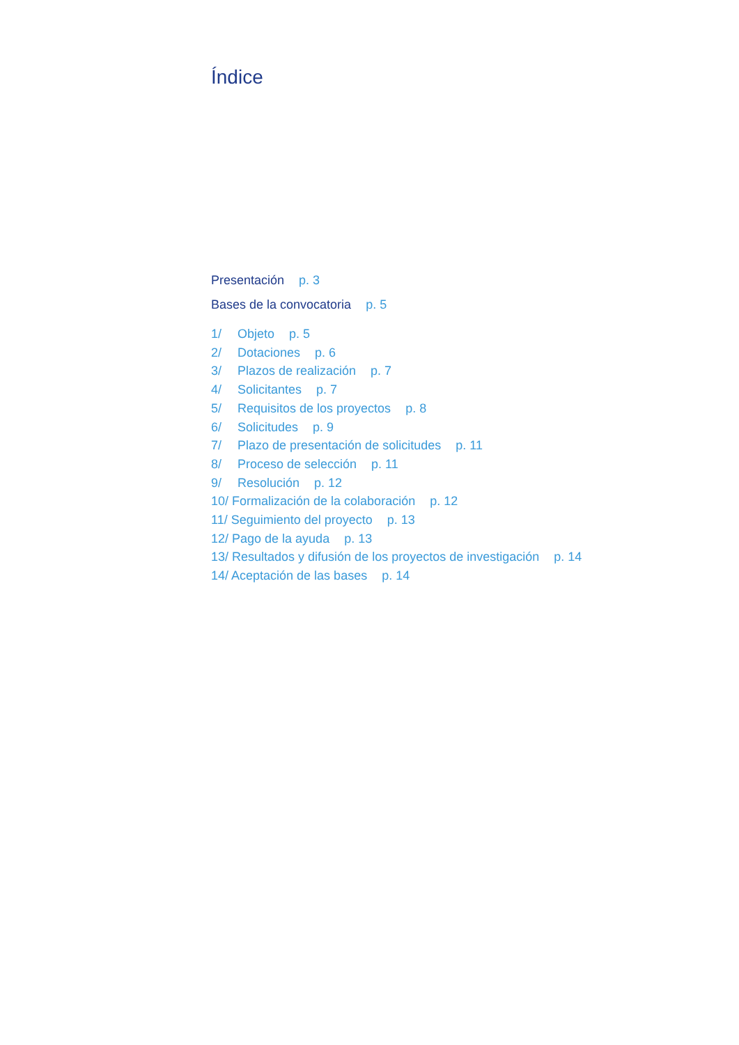Índice
Presentación p. 3
Bases de la convocatoria p. 5
1/ Objeto p. 5
2/ Dotaciones p. 6
3/ Plazos de realización p. 7
4/ Solicitantes p. 7
5/ Requisitos de los proyectos p. 8
6/ Solicitudes p. 9
7/ Plazo de presentación de solicitudes p. 11
8/ Proceso de selección p. 11
9/ Resolución p. 12
10/ Formalización de la colaboración p. 12
11/ Seguimiento del proyecto p. 13
12/ Pago de la ayuda p. 13
13/ Resultados y difusión de los proyectos de investigación p. 14
14/ Aceptación de las bases p. 14